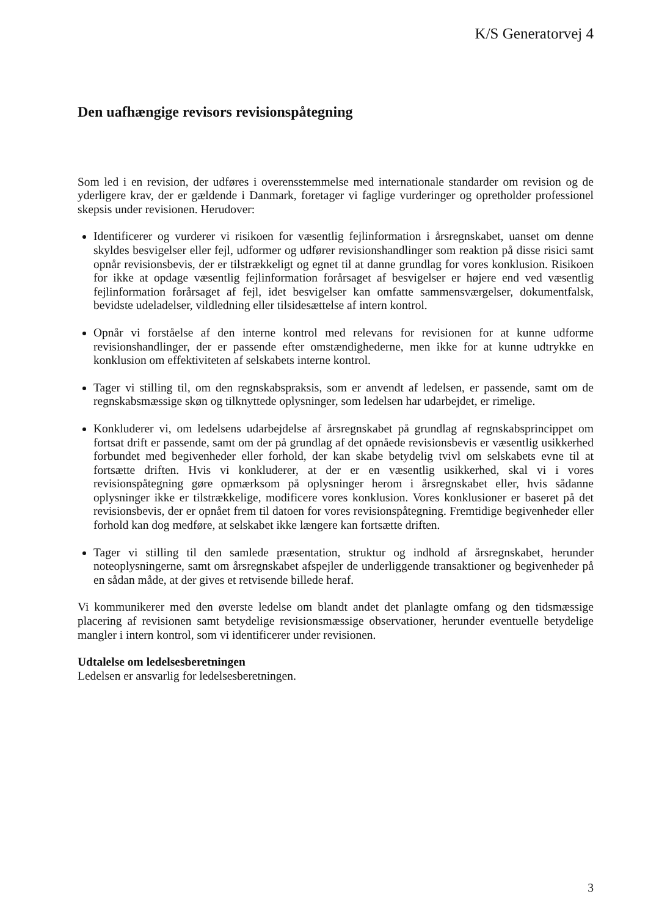K/S Generatorvej 4
Den uafhængige revisors revisionspåtegning
Som led i en revision, der udføres i overensstemmelse med internationale standarder om revision og de yderligere krav, der er gældende i Danmark, foretager vi faglige vurderinger og opretholder professionel skepsis under revisionen. Herudover:
Identificerer og vurderer vi risikoen for væsentlig fejlinformation i årsregnskabet, uanset om denne skyldes besvigelser eller fejl, udformer og udfører revisionshandlinger som reaktion på disse risici samt opnår revisionsbevis, der er tilstrækkeligt og egnet til at danne grundlag for vores konklusion. Risikoen for ikke at opdage væsentlig fejlinformation forårsaget af besvigelser er højere end ved væsentlig fejlinformation forårsaget af fejl, idet besvigelser kan omfatte sammensværgelser, dokumentfalsk, bevidste udeladelser, vildledning eller tilsidesættelse af intern kontrol.
Opnår vi forståelse af den interne kontrol med relevans for revisionen for at kunne udforme revisionshandlinger, der er passende efter omstændighederne, men ikke for at kunne udtrykke en konklusion om effektiviteten af selskabets interne kontrol.
Tager vi stilling til, om den regnskabspraksis, som er anvendt af ledelsen, er passende, samt om de regnskabsmæssige skøn og tilknyttede oplysninger, som ledelsen har udarbejdet, er rimelige.
Konkluderer vi, om ledelsens udarbejdelse af årsregnskabet på grundlag af regnskabsprincippet om fortsat drift er passende, samt om der på grundlag af det opnåede revisionsbevis er væsentlig usikkerhed forbundet med begivenheder eller forhold, der kan skabe betydelig tvivl om selskabets evne til at fortsætte driften. Hvis vi konkluderer, at der er en væsentlig usikkerhed, skal vi i vores revisionspåtegning gøre opmærksom på oplysninger herom i årsregnskabet eller, hvis sådanne oplysninger ikke er tilstrækkelige, modificere vores konklusion. Vores konklusioner er baseret på det revisionsbevis, der er opnået frem til datoen for vores revisionspåtegning. Fremtidige begivenheder eller forhold kan dog medføre, at selskabet ikke længere kan fortsætte driften.
Tager vi stilling til den samlede præsentation, struktur og indhold af årsregnskabet, herunder noteoplysningerne, samt om årsregnskabet afspejler de underliggende transaktioner og begivenheder på en sådan måde, at der gives et retvisende billede heraf.
Vi kommunikerer med den øverste ledelse om blandt andet det planlagte omfang og den tidsmæssige placering af revisionen samt betydelige revisionsmæssige observationer, herunder eventuelle betydelige mangler i intern kontrol, som vi identificerer under revisionen.
Udtalelse om ledelsesberetningen
Ledelsen er ansvarlig for ledelsesberetningen.
3